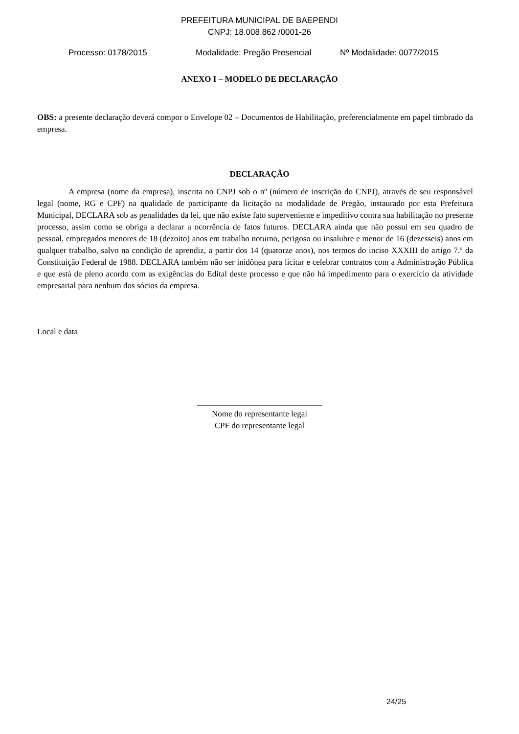PREFEITURA MUNICIPAL DE BAEPENDI
CNPJ: 18.008.862 /0001-26
Processo: 0178/2015 Modalidade: Pregão Presencial Nº Modalidade: 0077/2015
ANEXO I – MODELO DE DECLARAÇÃO
OBS: a presente declaração deverá compor o Envelope 02 – Documentos de Habilitação, preferencialmente em papel timbrado da empresa.
DECLARAÇÃO
A empresa (nome da empresa), inscrita no CNPJ sob o nº (número de inscrição do CNPJ), através de seu responsável legal (nome, RG e CPF) na qualidade de participante da licitação na modalidade de Pregão, instaurado por esta Prefeitura Municipal, DECLARA sob as penalidades da lei, que não existe fato superveniente e impeditivo contra sua habilitação no presente processo, assim como se obriga a declarar a ocorrência de fatos futuros. DECLARA ainda que não possui em seu quadro de pessoal, empregados menores de 18 (dezoito) anos em trabalho noturno, perigoso ou insalubre e menor de 16 (dezesseis) anos em qualquer trabalho, salvo na condição de aprendiz, a partir dos 14 (quatorze anos), nos termos do inciso XXXIII do artigo 7.º da Constituição Federal de 1988. DECLARA também não ser inidônea para licitar e celebrar contratos com a Administração Pública e que está de pleno acordo com as exigências do Edital deste processo e que não há impedimento para o exercício da atividade empresarial para nenhum dos sócios da empresa.
Local e data
______________________________
Nome do representante legal
CPF do representante legal
24/25